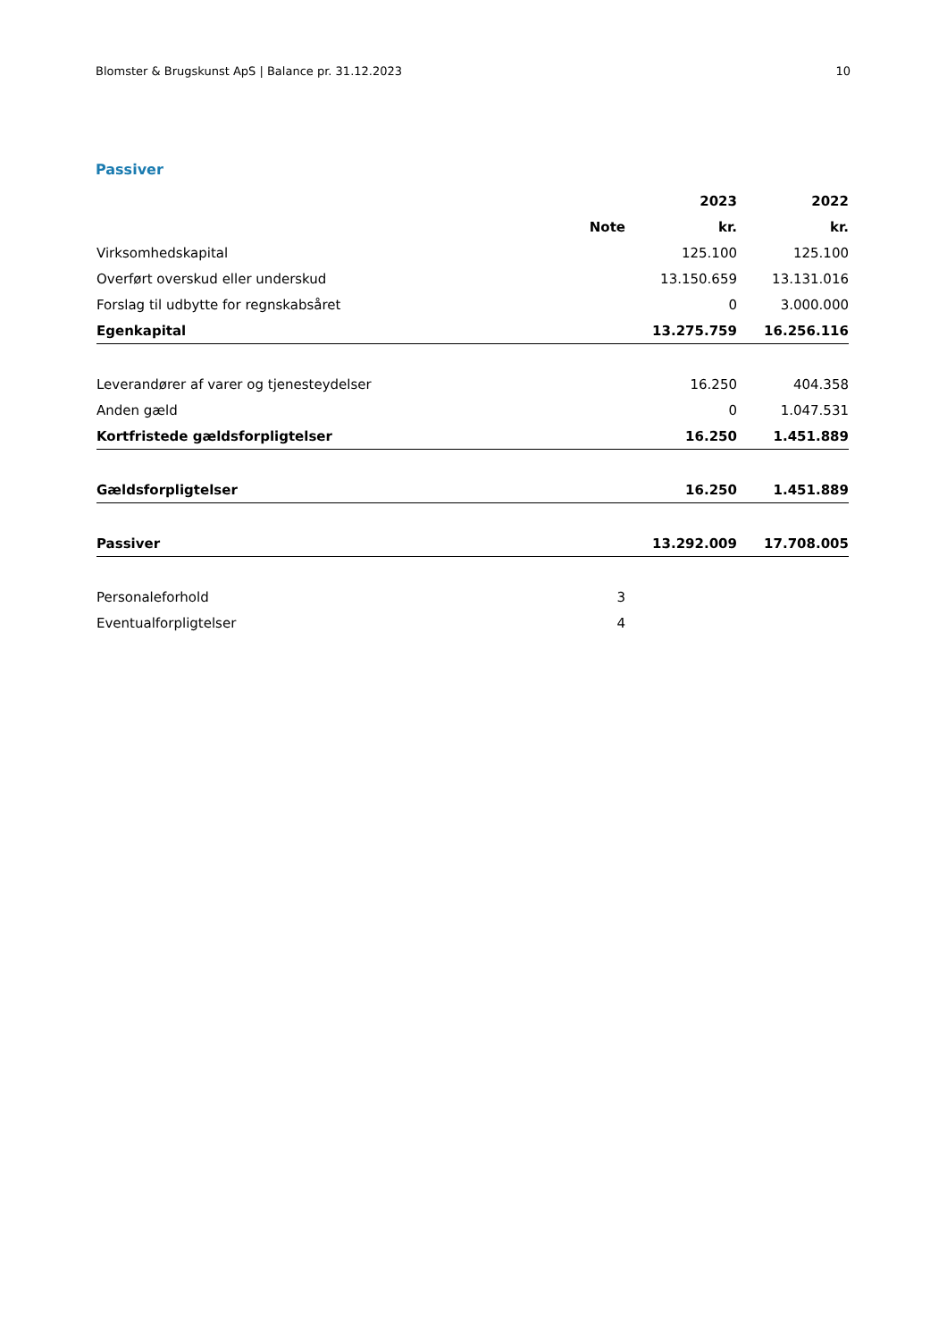Blomster & Brugskunst ApS | Balance pr. 31.12.2023 10
Passiver
| | | 2023 | 2022 |
| --- | --- | --- | --- |
| | Note | kr. | kr. |
| Virksomhedskapital | | 125.100 | 125.100 |
| Overført overskud eller underskud | | 13.150.659 | 13.131.016 |
| Forslag til udbytte for regnskabsåret | | 0 | 3.000.000 |
| Egenkapital | | 13.275.759 | 16.256.116 |
| Leverandører af varer og tjenesteydelser | | 16.250 | 404.358 |
| Anden gæld | | 0 | 1.047.531 |
| Kortfristede gældsforpligtelser | | 16.250 | 1.451.889 |
| Gældsforpligtelser | | 16.250 | 1.451.889 |
| Passiver | | 13.292.009 | 17.708.005 |
| Personaleforhold | 3 | | |
| Eventualforpligtelser | 4 | | |